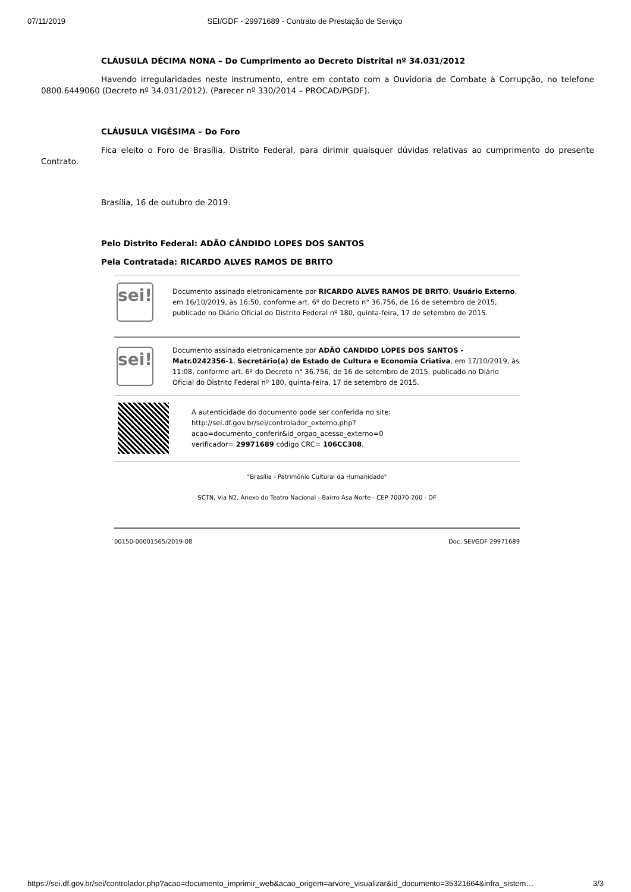07/11/2019 SEI/GDF - 29971689 - Contrato de Prestação de Serviço
CLÁUSULA DÉCIMA NONA – Do Cumprimento ao Decreto Distrital nº 34.031/2012
Havendo irregularidades neste instrumento, entre em contato com a Ouvidoria de Combate à Corrupção, no telefone 0800.6449060 (Decreto nº 34.031/2012). (Parecer nº 330/2014 – PROCAD/PGDF).
CLÁUSULA VIGÉSIMA – Do Foro
Fica eleito o Foro de Brasília, Distrito Federal, para dirimir quaisquer dúvidas relativas ao cumprimento do presente Contrato.
Brasília, 16 de outubro de 2019.
Pelo Distrito Federal: ADÃO CÂNDIDO LOPES DOS SANTOS
Pela Contratada: RICARDO ALVES RAMOS DE BRITO
sei!
Documento assinado eletronicamente por RICARDO ALVES RAMOS DE BRITO, Usuário Externo, em 16/10/2019, às 16:50, conforme art. 6º do Decreto n° 36.756, de 16 de setembro de 2015, publicado no Diário Oficial do Distrito Federal nº 180, quinta-feira, 17 de setembro de 2015.
sei!
Documento assinado eletronicamente por ADÃO CANDIDO LOPES DOS SANTOS - Matr.0242356-1, Secretário(a) de Estado de Cultura e Economia Criativa, em 17/10/2019, às 11:08, conforme art. 6º do Decreto n° 36.756, de 16 de setembro de 2015, publicado no Diário Oficial do Distrito Federal nº 180, quinta-feira, 17 de setembro de 2015.
A autenticidade do documento pode ser conferida no site:
http://sei.df.gov.br/sei/controlador_externo.php?
acao=documento_conferir&id_orgao_acesso_externo=0
verificador= 29971689 código CRC= 106CC308.
"Brasília - Patrimônio Cultural da Humanidade"
SCTN, Via N2, Anexo do Teatro Nacional - Bairro Asa Norte - CEP 70070-200 - DF
00150-00001565/2019-08 Doc. SEI/GDF 29971689
https://sei.df.gov.br/sei/controlador.php?acao=documento_imprimir_web&acao_origem=arvore_visualizar&id_documento=35321664&infra_sistem… 3/3